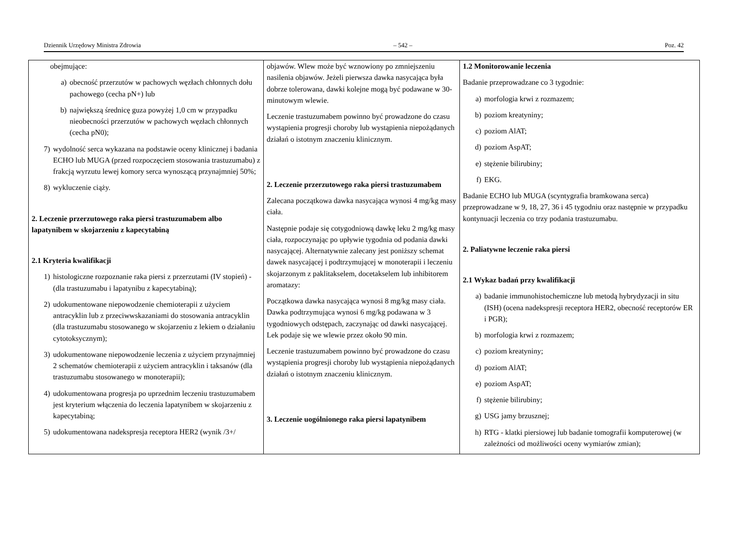Dziennik Urzędowy Ministra Zdrowia – 542 – Poz. 42
| obejmujące: a) obecność przerzutów w pachowych węzłach chłonnych dołu pachowego (cecha pN+) lub b) największą średnicę guza powyżej 1,0 cm w przypadku nieobecności przerzutów w pachowych węzłach chłonnych (cecha pN0); 7) wydolność serca wykazana na podstawie oceny klinicznej i badania ECHO lub MUGA (przed rozpoczęciem stosowania trastuzumabu) z frakcją wyrzutu lewej komory serca wynoszącą przynajmniej 50%; 8) wykluczenie ciąży. 2. Leczenie przerzutowego raka piersi trastuzumabem albo lapatynibem w skojarzeniu z kapecytabiną 2.1 Kryteria kwalifikacji 1) histologiczne rozpoznanie raka piersi z przerzutami (IV stopień) - (dla trastuzumabu i lapatynibu z kapecytabiną); 2) udokumentowane niepowodzenie chemioterapii z użyciem antracyklin lub z przeciwwskazaniami do stosowania antracyklin (dla trastuzumabu stosowanego w skojarzeniu z lekiem o działaniu cytotoksycznym); 3) udokumentowane niepowodzenie leczenia z użyciem przynajmniej 2 schematów chemioterapii z użyciem antracyklin i taksanów (dla trastuzumabu stosowanego w monoterapii); 4) udokumentowana progresja po uprzednim leczeniu trastuzumabem jest kryterium włączenia do leczenia lapatynibem w skojarzeniu z kapecytabiną; 5) udokumentowana nadekspresja receptora HER2 (wynik /3+/ | objawów. Wlew może być wznowiony po zmniejszeniu nasilenia objawów. Jeżeli pierwsza dawka nasycająca była dobrze tolerowana, dawki kolejne mogą być podawane w 30-minutowym wlewie. Leczenie trastuzumabem powinno być prowadzone do czasu wystąpienia progresji choroby lub wystąpienia niepożądanych działań o istotnym znaczeniu klinicznym. 2. Leczenie przerzutowego raka piersi trastuzumabem Zalecana początkowa dawka nasycająca wynosi 4 mg/kg masy ciała. Następnie podaje się cotygodniową dawkę leku 2 mg/kg masy ciała, rozpoczynając po upływie tygodnia od podania dawki nasycającej. Alternatywnie zalecany jest poniższy schemat dawek nasycającej i podtrzymującej w monoterapii i leczeniu skojarzonym z paklitakselem, docetakselem lub inhibitorem aromatazy: Początkowa dawka nasycająca wynosi 8 mg/kg masy ciała. Dawka podtrzymująca wynosi 6 mg/kg podawana w 3 tygodniowych odstępach, zaczynając od dawki nasycającej. Lek podaje się we wlewie przez około 90 min. Leczenie trastuzumabem powinno być prowadzone do czasu wystąpienia progresji choroby lub wystąpienia niepożądanych działań o istotnym znaczeniu klinicznym. 3. Leczenie uogólnionego raka piersi lapatynibem | 1.2 Monitorowanie leczenia Badanie przeprowadzane co 3 tygodnie: a) morfologia krwi z rozmazem; b) poziom kreatyniny; c) poziom AlAT; d) poziom AspAT; e) stężenie bilirubiny; f) EKG. Badanie ECHO lub MUGA (scyntygrafia bramkowana serca) przeprowadzane w 9, 18, 27, 36 i 45 tygodniu oraz następnie w przypadku kontynuacji leczenia co trzy podania trastuzumabu. 2. Paliatywne leczenie raka piersi 2.1 Wykaz badań przy kwalifikacji a) badanie immunohistochemiczne lub metodą hybrydyzacji in situ (ISH) (ocena nadekspresji receptora HER2, obecność receptorów ER i PGR); b) morfologia krwi z rozmazem; c) poziom kreatyniny; d) poziom AlAT; e) poziom AspAT; f) stężenie bilirubiny; g) USG jamy brzusznej; h) RTG - klatki piersiowej lub badanie tomografii komputerowej (w zależności od możliwości oceny wymiarów zmian); |